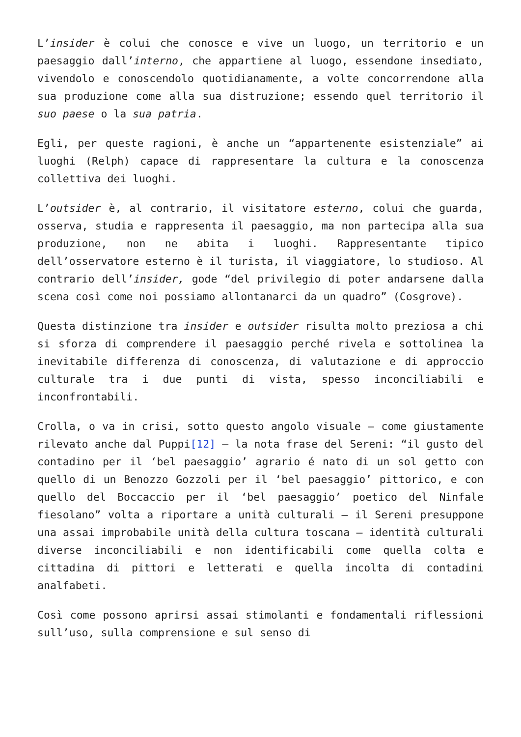L’insider è colui che conosce e vive un luogo, un territorio e un paesaggio dall’interno, che appartiene al luogo, essendone insediato, vivendolo e conoscendolo quotidianamente, a volte concorrendone alla sua produzione come alla sua distruzione; essendo quel territorio il suo paese o la sua patria.
Egli, per queste ragioni, è anche un “appartenente esistenziale” ai luoghi (Relph) capace di rappresentare la cultura e la conoscenza collettiva dei luoghi.
L’outsider è, al contrario, il visitatore esterno, colui che guarda, osserva, studia e rappresenta il paesaggio, ma non partecipa alla sua produzione, non ne abita i luoghi. Rappresentante tipico dell’osservatore esterno è il turista, il viaggiatore, lo studioso. Al contrario dell’insider, gode “del privilegio di poter andarsene dalla scena così come noi possiamo allontanarci da un quadro” (Cosgrove).
Questa distinzione tra insider e outsider risulta molto preziosa a chi si sforza di comprendere il paesaggio perché rivela e sottolinea la inevitabile differenza di conoscenza, di valutazione e di approccio culturale tra i due punti di vista, spesso inconciliabili e inconfrontabili.
Crolla, o va in crisi, sotto questo angolo visuale – come giustamente rilevato anche dal Puppi[12] – la nota frase del Sereni: “il gusto del contadino per il ‘bel paesaggio’ agrario é nato di un sol getto con quello di un Benozzo Gozzoli per il ‘bel paesaggio’ pittorico, e con quello del Boccaccio per il ‘bel paesaggio’ poetico del Ninfale fiesolano” volta a riportare a unità culturali – il Sereni presuppone una assai improbabile unità della cultura toscana – identità culturali diverse inconciliabili e non identificabili come quella colta e cittadina di pittori e letterati e quella incolta di contadini analfabeti.
Così come possono aprirsi assai stimolanti e fondamentali riflessioni sull’uso, sulla comprensione e sul senso di